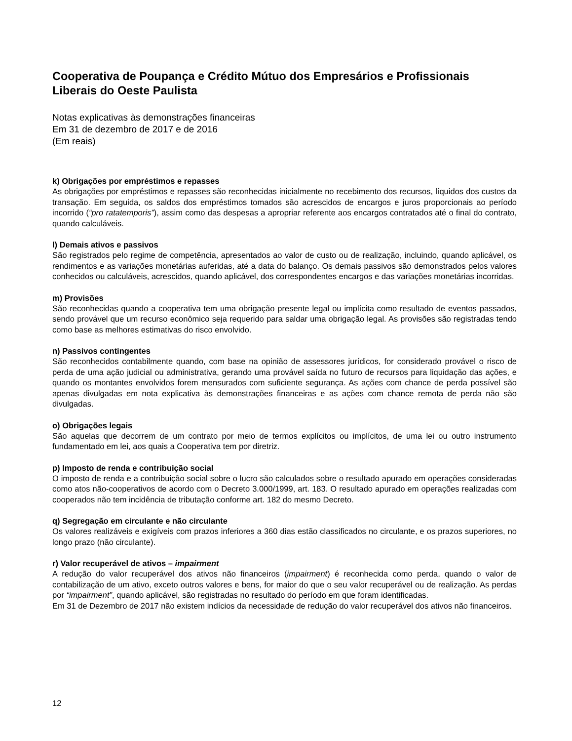Cooperativa de Poupança e Crédito Mútuo dos Empresários e Profissionais Liberais do Oeste Paulista
Notas explicativas às demonstrações financeiras
Em 31 de dezembro de 2017 e de 2016
(Em reais)
k) Obrigações por empréstimos e repasses
As obrigações por empréstimos e repasses são reconhecidas inicialmente no recebimento dos recursos, líquidos dos custos da transação. Em seguida, os saldos dos empréstimos tomados são acrescidos de encargos e juros proporcionais ao período incorrido (“pro ratatemporis”), assim como das despesas a apropriar referente aos encargos contratados até o final do contrato, quando calculáveis.
l) Demais ativos e passivos
São registrados pelo regime de competência, apresentados ao valor de custo ou de realização, incluindo, quando aplicável, os rendimentos e as variações monetárias auferidas, até a data do balanço. Os demais passivos são demonstrados pelos valores conhecidos ou calculáveis, acrescidos, quando aplicável, dos correspondentes encargos e das variações monetárias incorridas.
m) Provisões
São reconhecidas quando a cooperativa tem uma obrigação presente legal ou implícita como resultado de eventos passados, sendo provável que um recurso econômico seja requerido para saldar uma obrigação legal. As provisões são registradas tendo como base as melhores estimativas do risco envolvido.
n) Passivos contingentes
São reconhecidos contabilmente quando, com base na opinião de assessores jurídicos, for considerado provável o risco de perda de uma ação judicial ou administrativa, gerando uma provável saída no futuro de recursos para liquidação das ações, e quando os montantes envolvidos forem mensurados com suficiente segurança. As ações com chance de perda possível são apenas divulgadas em nota explicativa às demonstrações financeiras e as ações com chance remota de perda não são divulgadas.
o) Obrigações legais
São aquelas que decorrem de um contrato por meio de termos explícitos ou implícitos, de uma lei ou outro instrumento fundamentado em lei, aos quais a Cooperativa tem por diretriz.
p) Imposto de renda e contribuição social
O imposto de renda e a contribuição social sobre o lucro são calculados sobre o resultado apurado em operações consideradas como atos não-cooperativos de acordo com o Decreto 3.000/1999, art. 183. O resultado apurado em operações realizadas com cooperados não tem incidência de tributação conforme art. 182 do mesmo Decreto.
q) Segregação em circulante e não circulante
Os valores realizáveis e exigíveis com prazos inferiores a 360 dias estão classificados no circulante, e os prazos superiores, no longo prazo (não circulante).
r) Valor recuperável de ativos – impairment
A redução do valor recuperável dos ativos não financeiros (impairment) é reconhecida como perda, quando o valor de contabilização de um ativo, exceto outros valores e bens, for maior do que o seu valor recuperável ou de realização. As perdas por “impairment”, quando aplicável, são registradas no resultado do período em que foram identificadas.
Em 31 de Dezembro de 2017 não existem indícios da necessidade de redução do valor recuperável dos ativos não financeiros.
12